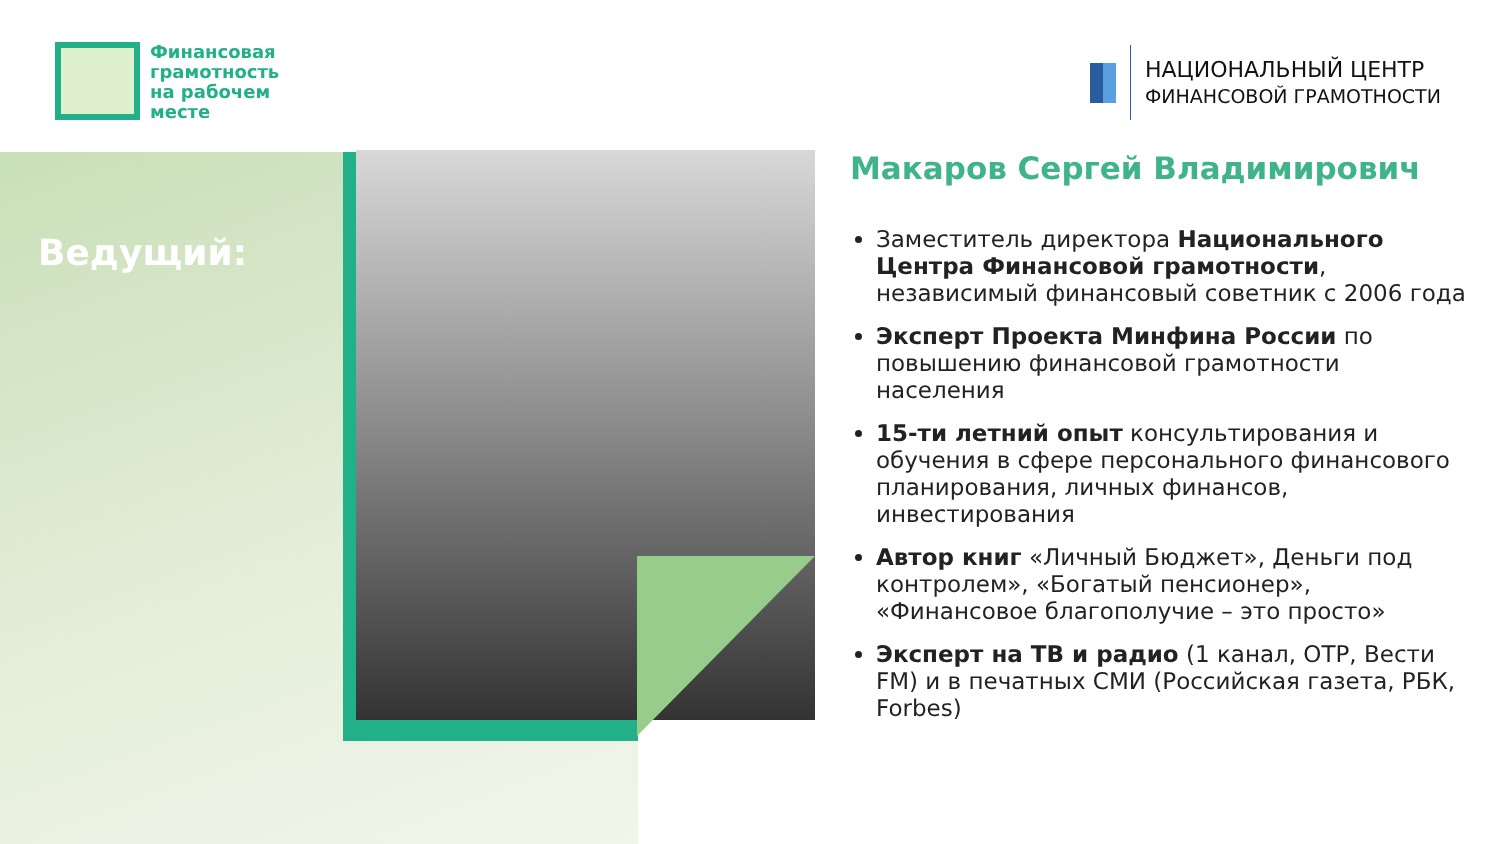Финансовая
грамотность
на рабочем
месте
НАЦИОНАЛЬНЫЙ ЦЕНТР
ФИНАНСОВОЙ ГРАМОТНОСТИ
Ведущий:
Макаров Сергей Владимирович
Заместитель директора Национального Центра Финансовой грамотности, независимый финансовый советник с 2006 года
Эксперт Проекта Минфина России по повышению финансовой грамотности населения
15-ти летний опыт консультирования и обучения в сфере персонального финансового планирования, личных финансов, инвестирования
Автор книг «Личный Бюджет», Деньги под контролем», «Богатый пенсионер», «Финансовое благополучие – это просто»
Эксперт на ТВ и радио (1 канал, ОТР, Вести FM) и в печатных СМИ (Российская газета, РБК, Forbes)